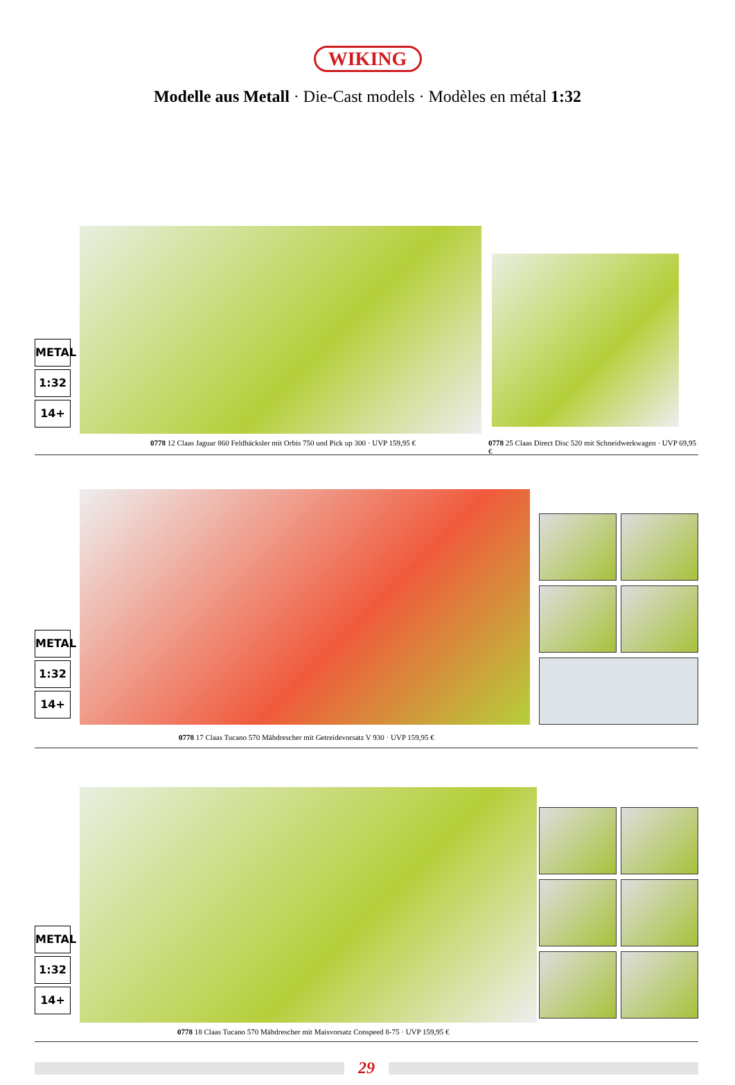WIKING
Modelle aus Metall · Die-Cast models · Modèles en métal 1:32
METAL
1:32
14+
0778 12 Claas Jaguar 860 Feldhäcksler mit Orbis 750 und Pick up 300 · UVP 159,95 €
0778 25 Claas Direct Disc 520 mit Schneidwerkwagen · UVP 69,95 €
METAL
1:32
14+
0778 17 Claas Tucano 570 Mähdrescher mit Getreidevorsatz V 930 · UVP 159,95 €
METAL
1:32
14+
0778 18 Claas Tucano 570 Mähdrescher mit Maisvorsatz Conspeed 8-75 · UVP 159,95 €
29